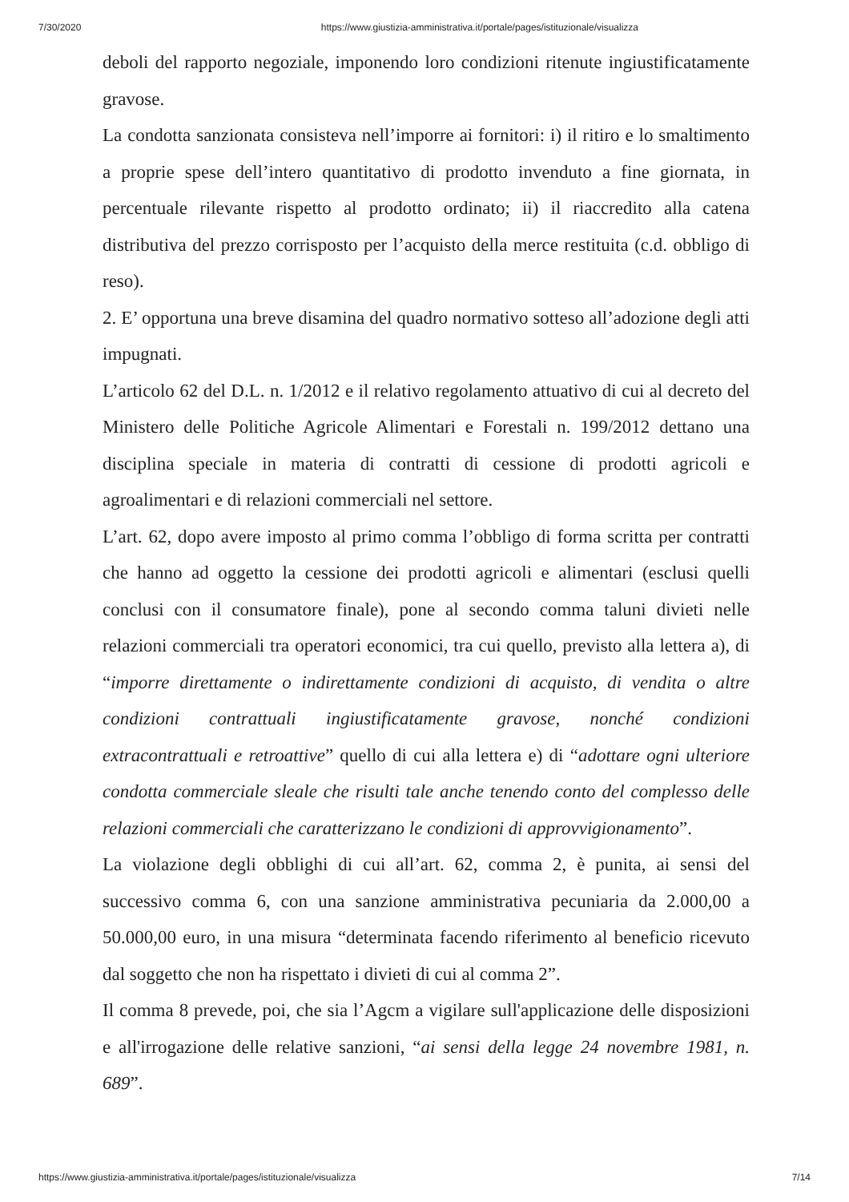7/30/2020 https://www.giustizia-amministrativa.it/portale/pages/istituzionale/visualizza
deboli del rapporto negoziale, imponendo loro condizioni ritenute ingiustificatamente gravose.
La condotta sanzionata consisteva nell’imporre ai fornitori: i) il ritiro e lo smaltimento a proprie spese dell’intero quantitativo di prodotto invenduto a fine giornata, in percentuale rilevante rispetto al prodotto ordinato; ii) il riaccredito alla catena distributiva del prezzo corrisposto per l’acquisto della merce restituita (c.d. obbligo di reso).
2. E’ opportuna una breve disamina del quadro normativo sotteso all’adozione degli atti impugnati.
L’articolo 62 del D.L. n. 1/2012 e il relativo regolamento attuativo di cui al decreto del Ministero delle Politiche Agricole Alimentari e Forestali n. 199/2012 dettano una disciplina speciale in materia di contratti di cessione di prodotti agricoli e agroalimentari e di relazioni commerciali nel settore.
L’art. 62, dopo avere imposto al primo comma l’obbligo di forma scritta per contratti che hanno ad oggetto la cessione dei prodotti agricoli e alimentari (esclusi quelli conclusi con il consumatore finale), pone al secondo comma taluni divieti nelle relazioni commerciali tra operatori economici, tra cui quello, previsto alla lettera a), di “imporre direttamente o indirettamente condizioni di acquisto, di vendita o altre condizioni contrattuali ingiustificatamente gravose, nonché condizioni extracontrattuali e retroattive” quello di cui alla lettera e) di “adottare ogni ulteriore condotta commerciale sleale che risulti tale anche tenendo conto del complesso delle relazioni commerciali che caratterizzano le condizioni di approvvigionamento”.
La violazione degli obblighi di cui all’art. 62, comma 2, è punita, ai sensi del successivo comma 6, con una sanzione amministrativa pecuniaria da 2.000,00 a 50.000,00 euro, in una misura “determinata facendo riferimento al beneficio ricevuto dal soggetto che non ha rispettato i divieti di cui al comma 2”.
Il comma 8 prevede, poi, che sia l’Agcm a vigilare sull'applicazione delle disposizioni e all'irrogazione delle relative sanzioni, “ai sensi della legge 24 novembre 1981, n. 689”.
https://www.giustizia-amministrativa.it/portale/pages/istituzionale/visualizza 7/14